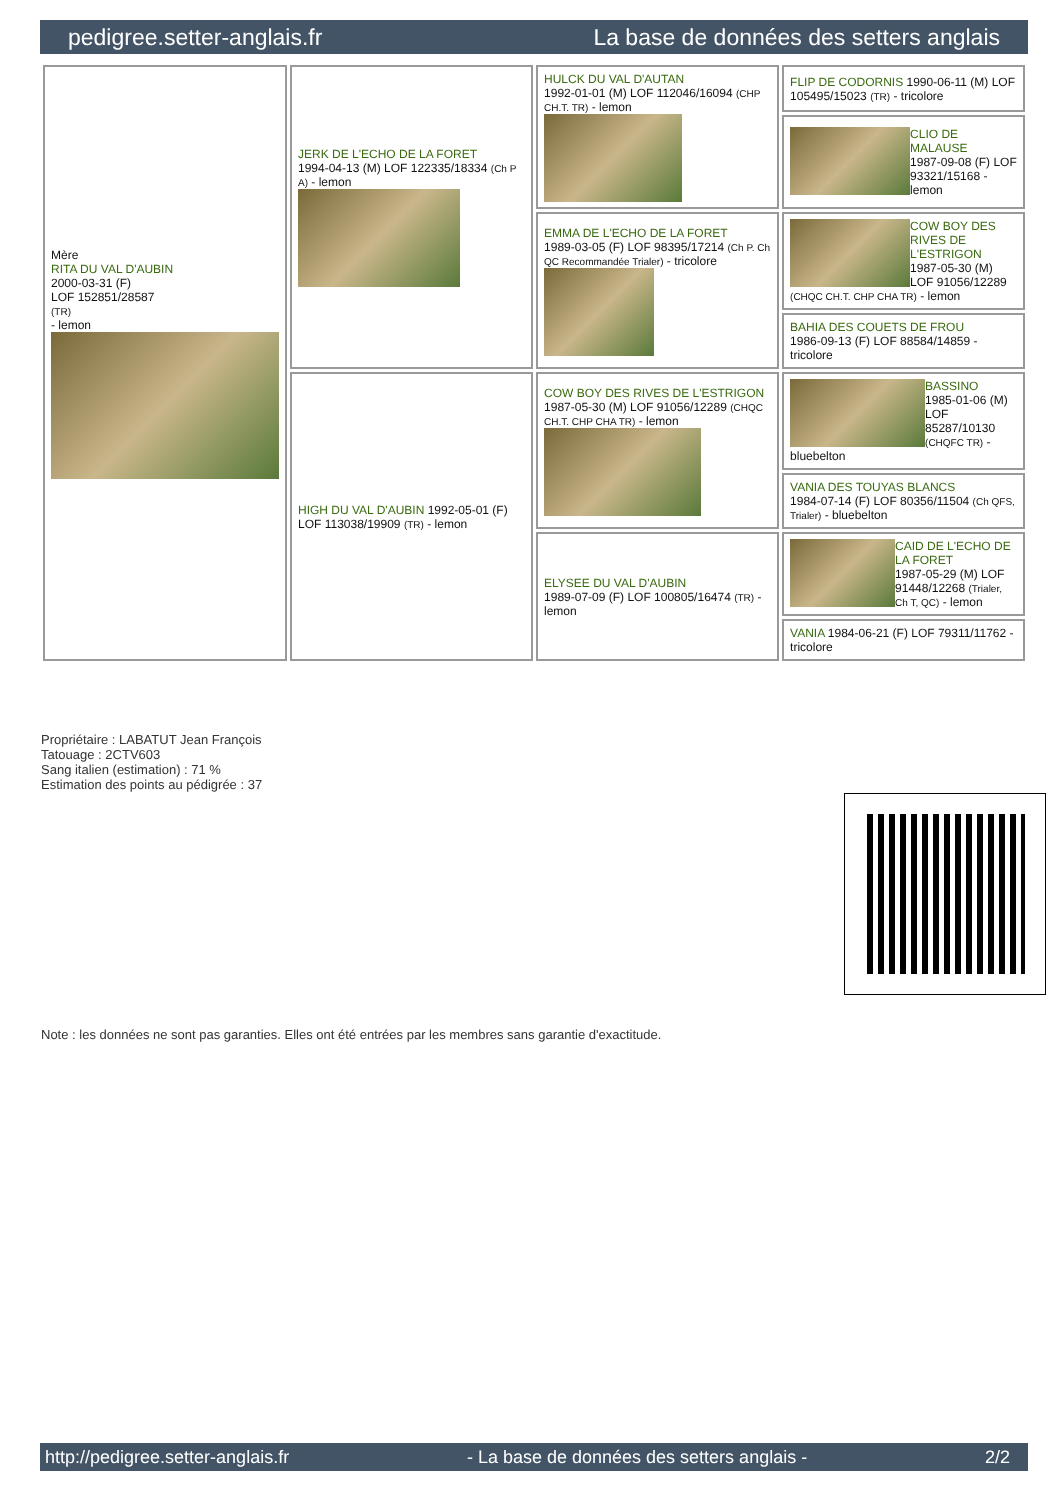pedigree.setter-anglais.fr La base de données des setters anglais
| Mère RITA DU VAL D'AUBIN 2000-03-31 (F) LOF 152851/28587 (TR) - lemon | JERK DE L'ECHO DE LA FORET 1994-04-13 (M) LOF 122335/18334 (Ch P A) - lemon | HULCK DU VAL D'AUTAN 1992-01-01 (M) LOF 112046/16094 (CHP CH.T. TR) - lemon | FLIP DE CODORNIS 1990-06-11 (M) LOF 105495/15023 (TR) - tricolore |
| | | | CLIO DE MALAUSE 1987-09-08 (F) LOF 93321/15168 - lemon |
| | | EMMA DE L'ECHO DE LA FORET 1989-03-05 (F) LOF 98395/17214 (Ch P. Ch QC Recommandée Trialer) - tricolore | COW BOY DES RIVES DE L'ESTRIGON 1987-05-30 (M) LOF 91056/12289 (CHQC CH.T. CHP CHA TR) - lemon |
| | | | BAHIA DES COUETS DE FROU 1986-09-13 (F) LOF 88584/14859 - tricolore |
| | HIGH DU VAL D'AUBIN 1992-05-01 (F) LOF 113038/19909 (TR) - lemon | COW BOY DES RIVES DE L'ESTRIGON 1987-05-30 (M) LOF 91056/12289 (CHQC CH.T. CHP CHA TR) - lemon | BASSINO 1985-01-06 (M) LOF 85287/10130 (CHQFC TR) - bluebelton |
| | | | VANIA DES TOUYAS BLANCS 1984-07-14 (F) LOF 80356/11504 (Ch QFS, Trialer) - bluebelton |
| | | ELYSEE DU VAL D'AUBIN 1989-07-09 (F) LOF 100805/16474 (TR) - lemon | CAID DE L'ECHO DE LA FORET 1987-05-29 (M) LOF 91448/12268 (Trialer, Ch T, QC) - lemon |
| | | | VANIA 1984-06-21 (F) LOF 79311/11762 - tricolore |
Propriétaire : LABATUT Jean François
Tatouage : 2CTV603
Sang italien (estimation) : 71 %
Estimation des points au pédigrée : 37
Note : les données ne sont pas garanties. Elles ont été entrées par les membres sans garantie d'exactitude.
http://pedigree.setter-anglais.fr - La base de données des setters anglais - 2/2